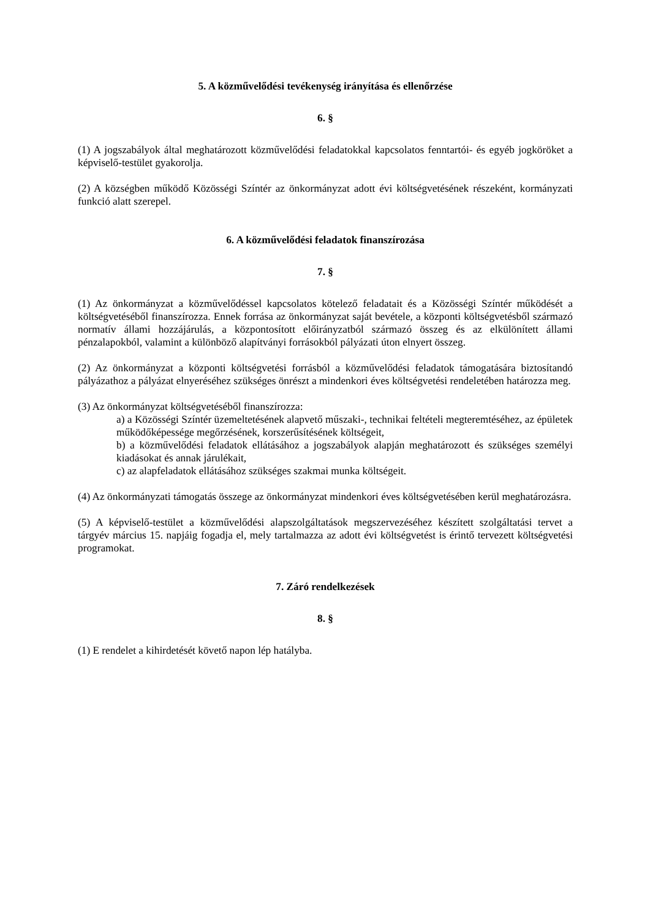5. A közművelődési tevékenység irányítása és ellenőrzése
6. §
(1) A jogszabályok által meghatározott közművelődési feladatokkal kapcsolatos fenntartói- és egyéb jogköröket a képviselő-testület gyakorolja.
(2) A községben működő Közösségi Színtér az önkormányzat adott évi költségvetésének részeként, kormányzati funkció alatt szerepel.
6. A közművelődési feladatok finanszírozása
7. §
(1) Az önkormányzat a közművelődéssel kapcsolatos kötelező feladatait és a Közösségi Színtér működését a költségvetéséből finanszírozza. Ennek forrása az önkormányzat saját bevétele, a központi költségvetésből származó normatív állami hozzájárulás, a központosított előirányzatból származó összeg és az elkülönített állami pénzalapokból, valamint a különböző alapítványi forrásokból pályázati úton elnyert összeg.
(2) Az önkormányzat a központi költségvetési forrásból a közművelődési feladatok támogatására biztosítandó pályázathoz a pályázat elnyeréséhez szükséges önrészt a mindenkori éves költségvetési rendeletében határozza meg.
(3) Az önkormányzat költségvetéséből finanszírozza:
a) a Közösségi Színtér üzemeltetésének alapvető műszaki-, technikai feltételi megteremtéséhez, az épületek működőképessége megőrzésének, korszerűsítésének költségeit,
b) a közművelődési feladatok ellátásához a jogszabályok alapján meghatározott és szükséges személyi kiadásokat és annak járulékait,
c) az alapfeladatok ellátásához szükséges szakmai munka költségeit.
(4) Az önkormányzati támogatás összege az önkormányzat mindenkori éves költségvetésében kerül meghatározásra.
(5) A képviselő-testület a közművelődési alapszolgáltatások megszervezéséhez készített szolgáltatási tervet a tárgyév március 15. napjáig fogadja el, mely tartalmazza az adott évi költségvetést is érintő tervezett költségvetési programokat.
7. Záró rendelkezések
8. §
(1) E rendelet a kihirdetését követő napon lép hatályba.